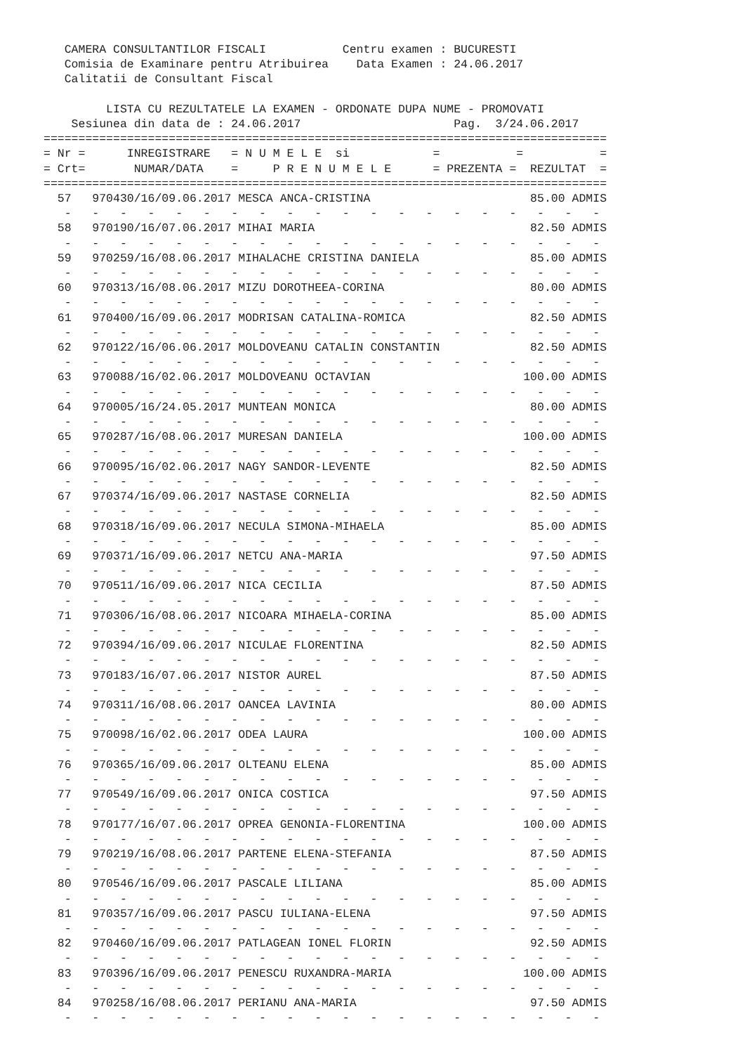CAMERA CONSULTANTILOR FISCALI           Centru examen : BUCURESTI
   Comisia de Examinare pentru Atribuirea    Data Examen : 24.06.2017
   Calitatii de Consultant Fiscal

         LISTA CU REZULTATELE LA EXAMEN - ORDONATE DUPA NUME - PROMOVATI
    Sesiunea din data de : 24.06.2017                      Pag.  3/24.06.2017
=================================================================================
= Nr =      INREGISTRARE   = N U M E L E  si            =           =           =
= Crt=       NUMAR/DATA    =     P R E N U M E L E      = PREZENTA =  REZULTAT  =
=================================================================================
  57   970430/16/09.06.2017 MESCA ANCA-CRISTINA                       85.00 ADMIS
   -   -   -   -   -   -   -   -   -   -   -   -   -   -   -   -   -   -   -   -
  58   970190/16/07.06.2017 MIHAI MARIA                               82.50 ADMIS
   -   -   -   -   -   -   -   -   -   -   -   -   -   -   -   -   -   -   -   -
  59   970259/16/08.06.2017 MIHALACHE CRISTINA DANIELA                85.00 ADMIS
   -   -   -   -   -   -   -   -   -   -   -   -   -   -   -   -   -   -   -   -
  60   970313/16/08.06.2017 MIZU DOROTHEEA-CORINA                     80.00 ADMIS
   -   -   -   -   -   -   -   -   -   -   -   -   -   -   -   -   -   -   -   -
  61   970400/16/09.06.2017 MODRISAN CATALINA-ROMICA                  82.50 ADMIS
   -   -   -   -   -   -   -   -   -   -   -   -   -   -   -   -   -   -   -   -
  62   970122/16/06.06.2017 MOLDOVEANU CATALIN CONSTANTIN             82.50 ADMIS
   -   -   -   -   -   -   -   -   -   -   -   -   -   -   -   -   -   -   -   -
  63   970088/16/02.06.2017 MOLDOVEANU OCTAVIAN                      100.00 ADMIS
   -   -   -   -   -   -   -   -   -   -   -   -   -   -   -   -   -   -   -   -
  64   970005/16/24.05.2017 MUNTEAN MONICA                            80.00 ADMIS
   -   -   -   -   -   -   -   -   -   -   -   -   -   -   -   -   -   -   -   -
  65   970287/16/08.06.2017 MURESAN DANIELA                          100.00 ADMIS
   -   -   -   -   -   -   -   -   -   -   -   -   -   -   -   -   -   -   -   -
  66   970095/16/02.06.2017 NAGY SANDOR-LEVENTE                       82.50 ADMIS
   -   -   -   -   -   -   -   -   -   -   -   -   -   -   -   -   -   -   -   -
  67   970374/16/09.06.2017 NASTASE CORNELIA                          82.50 ADMIS
   -   -   -   -   -   -   -   -   -   -   -   -   -   -   -   -   -   -   -   -
  68   970318/16/09.06.2017 NECULA SIMONA-MIHAELA                     85.00 ADMIS
   -   -   -   -   -   -   -   -   -   -   -   -   -   -   -   -   -   -   -   -
  69   970371/16/09.06.2017 NETCU ANA-MARIA                           97.50 ADMIS
   -   -   -   -   -   -   -   -   -   -   -   -   -   -   -   -   -   -   -   -
  70   970511/16/09.06.2017 NICA CECILIA                              87.50 ADMIS
   -   -   -   -   -   -   -   -   -   -   -   -   -   -   -   -   -   -   -   -
  71   970306/16/08.06.2017 NICOARA MIHAELA-CORINA                    85.00 ADMIS
   -   -   -   -   -   -   -   -   -   -   -   -   -   -   -   -   -   -   -   -
  72   970394/16/09.06.2017 NICULAE FLORENTINA                        82.50 ADMIS
   -   -   -   -   -   -   -   -   -   -   -   -   -   -   -   -   -   -   -   -
  73   970183/16/07.06.2017 NISTOR AUREL                              87.50 ADMIS
   -   -   -   -   -   -   -   -   -   -   -   -   -   -   -   -   -   -   -   -
  74   970311/16/08.06.2017 OANCEA LAVINIA                            80.00 ADMIS
   -   -   -   -   -   -   -   -   -   -   -   -   -   -   -   -   -   -   -   -
  75   970098/16/02.06.2017 ODEA LAURA                               100.00 ADMIS
   -   -   -   -   -   -   -   -   -   -   -   -   -   -   -   -   -   -   -   -
  76   970365/16/09.06.2017 OLTEANU ELENA                             85.00 ADMIS
   -   -   -   -   -   -   -   -   -   -   -   -   -   -   -   -   -   -   -   -
  77   970549/16/09.06.2017 ONICA COSTICA                             97.50 ADMIS
   -   -   -   -   -   -   -   -   -   -   -   -   -   -   -   -   -   -   -   -
  78   970177/16/07.06.2017 OPREA GENONIA-FLORENTINA                 100.00 ADMIS
   -   -   -   -   -   -   -   -   -   -   -   -   -   -   -   -   -   -   -   -
  79   970219/16/08.06.2017 PARTENE ELENA-STEFANIA                    87.50 ADMIS
   -   -   -   -   -   -   -   -   -   -   -   -   -   -   -   -   -   -   -   -
  80   970546/16/09.06.2017 PASCALE LILIANA                           85.00 ADMIS
   -   -   -   -   -   -   -   -   -   -   -   -   -   -   -   -   -   -   -   -
  81   970357/16/09.06.2017 PASCU IULIANA-ELENA                       97.50 ADMIS
   -   -   -   -   -   -   -   -   -   -   -   -   -   -   -   -   -   -   -   -
  82   970460/16/09.06.2017 PATLAGEAN IONEL FLORIN                    92.50 ADMIS
   -   -   -   -   -   -   -   -   -   -   -   -   -   -   -   -   -   -   -   -
  83   970396/16/09.06.2017 PENESCU RUXANDRA-MARIA                   100.00 ADMIS
   -   -   -   -   -   -   -   -   -   -   -   -   -   -   -   -   -   -   -   -
  84   970258/16/08.06.2017 PERIANU ANA-MARIA                         97.50 ADMIS
   -   -   -   -   -   -   -   -   -   -   -   -   -   -   -   -   -   -   -   -